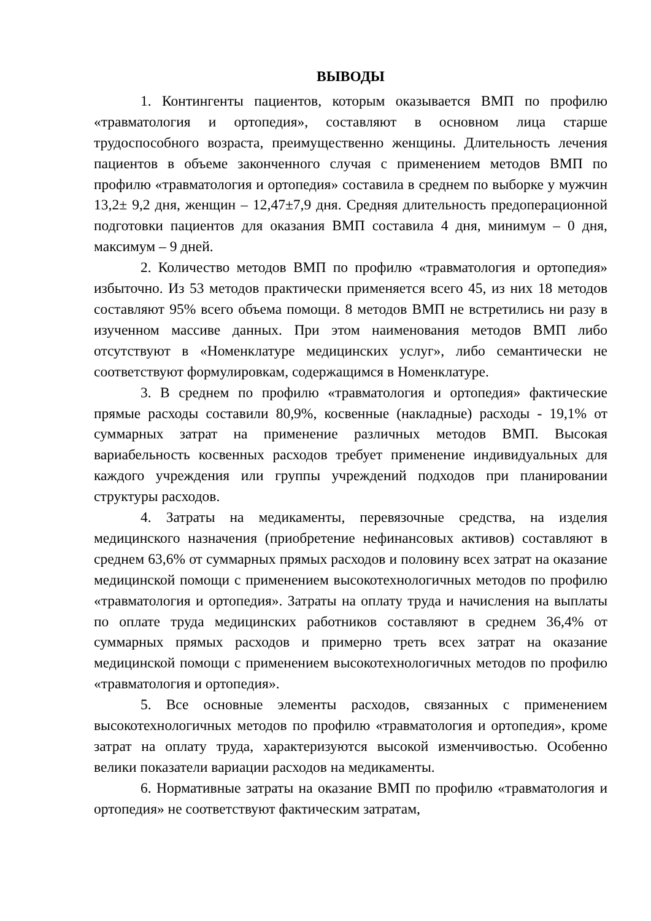ВЫВОДЫ
1. Контингенты пациентов, которым оказывается ВМП по профилю «травматология и ортопедия», составляют в основном лица старше трудоспособного возраста, преимущественно женщины. Длительность лечения пациентов в объеме законченного случая с применением методов ВМП по профилю «травматология и ортопедия» составила в среднем по выборке у мужчин 13,2± 9,2 дня, женщин – 12,47±7,9 дня. Средняя длительность предоперационной подготовки пациентов для оказания ВМП составила 4 дня, минимум – 0 дня, максимум – 9 дней.
2. Количество методов ВМП по профилю «травматология и ортопедия» избыточно. Из 53 методов практически применяется всего 45, из них 18 методов составляют 95% всего объема помощи. 8 методов ВМП не встретились ни разу в изученном массиве данных. При этом наименования методов ВМП либо отсутствуют в «Номенклатуре медицинских услуг», либо семантически не соответствуют формулировкам, содержащимся в Номенклатуре.
3. В среднем по профилю «травматология и ортопедия» фактические прямые расходы составили 80,9%, косвенные (накладные) расходы - 19,1% от суммарных затрат на применение различных методов ВМП. Высокая вариабельность косвенных расходов требует применение индивидуальных для каждого учреждения или группы учреждений подходов при планировании структуры расходов.
4. Затраты на медикаменты, перевязочные средства, на изделия медицинского назначения (приобретение нефинансовых активов) составляют в среднем 63,6% от суммарных прямых расходов и половину всех затрат на оказание медицинской помощи с применением высокотехнологичных методов по профилю «травматология и ортопедия». Затраты на оплату труда и начисления на выплаты по оплате труда медицинских работников составляют в среднем 36,4% от суммарных прямых расходов и примерно треть всех затрат на оказание медицинской помощи с применением высокотехнологичных методов по профилю «травматология и ортопедия».
5. Все основные элементы расходов, связанных с применением высокотехнологичных методов по профилю «травматология и ортопедия», кроме затрат на оплату труда, характеризуются высокой изменчивостью. Особенно велики показатели вариации расходов на медикаменты.
6. Нормативные затраты на оказание ВМП по профилю «травматология и ортопедия» не соответствуют фактическим затратам,